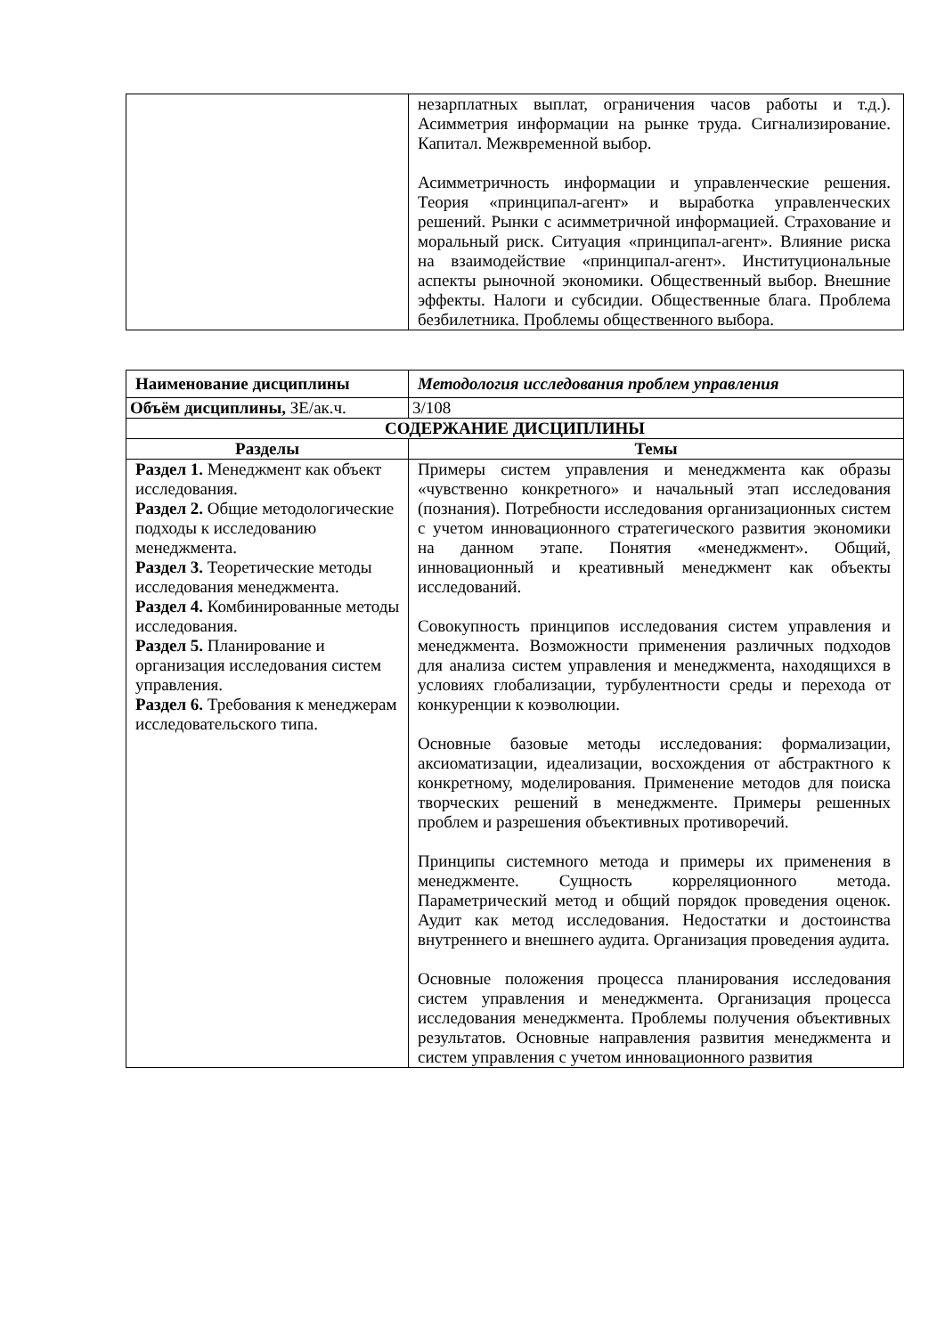| | незарплатных выплат, ограничения часов работы и т.д.). Асимметрия информации на рынке труда. Сигнализирование. Капитал. Межвременной выбор. Асимметричность информации и управленческие решения. Теория «принципал-агент» и выработка управленческих решений. Рынки с асимметричной информацией. Страхование и моральный риск. Ситуация «принципал-агент». Влияние риска на взаимодействие «принципал-агент». Институциональные аспекты рыночной экономики. Общественный выбор. Внешние эффекты. Налоги и субсидии. Общественные блага. Проблема безбилетника. Проблемы общественного выбора. |
| Наименование дисциплины | | Методология исследования проблем управления |
| Объём дисциплины, ЗЕ/ак.ч. | | 3/108 |
| СОДЕРЖАНИЕ ДИСЦИПЛИНЫ | | |
| Разделы | Темы | |
| Раздел 1. Менеджмент как объект исследования. Раздел 2. Общие методологические подходы к исследованию менеджмента. Раздел 3. Теоретические методы исследования менеджмента. Раздел 4. Комбинированные методы исследования. Раздел 5. Планирование и организация исследования систем управления. Раздел 6. Требования к менеджерам исследовательского типа. | Примеры систем управления и менеджмента как образы «чувственно конкретного» и начальный этап исследования (познания). Потребности исследования организационных систем с учетом инновационного стратегического развития экономики на данном этапе. Понятия «менеджмент». Общий, инновационный и креативный менеджмент как объекты исследований. Совокупность принципов исследования систем управления и менеджмента. Возможности применения различных подходов для анализа систем управления и менеджмента, находящихся в условиях глобализации, турбулентности среды и перехода от конкуренции к коэволюции. Основные базовые методы исследования: формализации, аксиоматизации, идеализации, восхождения от абстрактного к конкретному, моделирования. Применение методов для поиска творческих решений в менеджменте. Примеры решенных проблем и разрешения объективных противоречий. Принципы системного метода и примеры их применения в менеджменте. Сущность корреляционного метода. Параметрический метод и общий порядок проведения оценок. Аудит как метод исследования. Недостатки и достоинства внутреннего и внешнего аудита. Организация проведения аудита. Основные положения процесса планирования исследования систем управления и менеджмента. Организация процесса исследования менеджмента. Проблемы получения объективных результатов. Основные направления развития менеджмента и систем управления с учетом инновационного развития | |